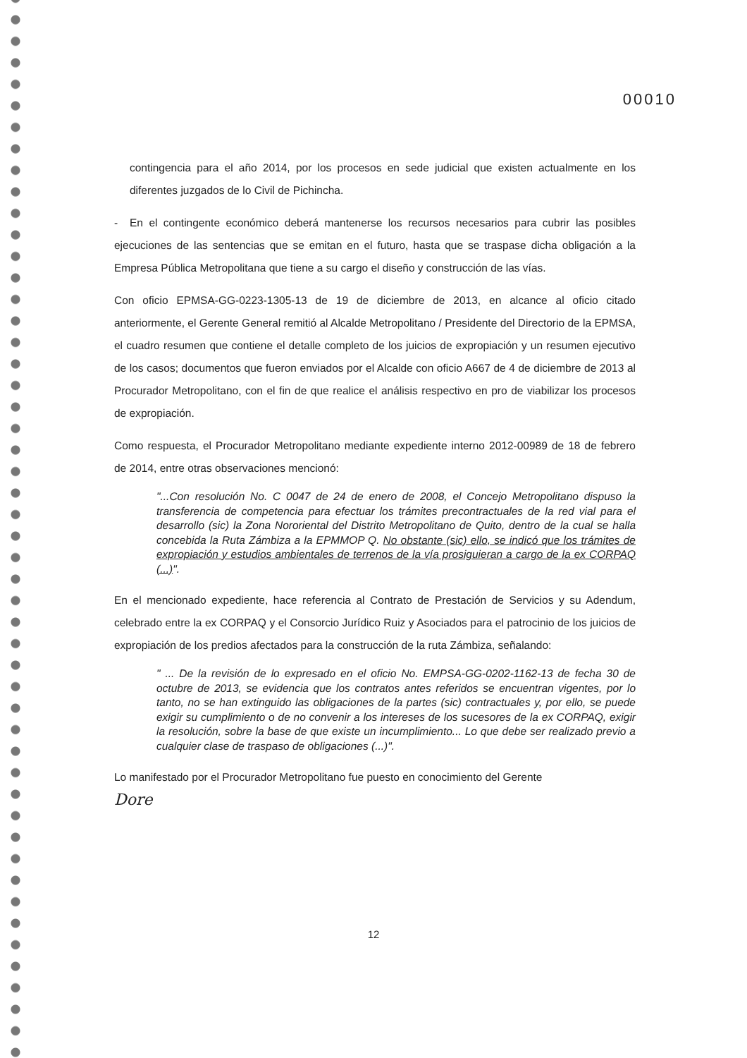00010
contingencia para el año 2014, por los procesos en sede judicial que existen actualmente en los diferentes juzgados de lo Civil de Pichincha.
- En el contingente económico deberá mantenerse los recursos necesarios para cubrir las posibles ejecuciones de las sentencias que se emitan en el futuro, hasta que se traspase dicha obligación a la Empresa Pública Metropolitana que tiene a su cargo el diseño y construcción de las vías.
Con oficio EPMSA-GG-0223-1305-13 de 19 de diciembre de 2013, en alcance al oficio citado anteriormente, el Gerente General remitió al Alcalde Metropolitano / Presidente del Directorio de la EPMSA, el cuadro resumen que contiene el detalle completo de los juicios de expropiación y un resumen ejecutivo de los casos; documentos que fueron enviados por el Alcalde con oficio A667 de 4 de diciembre de 2013 al Procurador Metropolitano, con el fin de que realice el análisis respectivo en pro de viabilizar los procesos de expropiación.
Como respuesta, el Procurador Metropolitano mediante expediente interno 2012-00989 de 18 de febrero de 2014, entre otras observaciones mencionó:
"...Con resolución No. C 0047 de 24 de enero de 2008, el Concejo Metropolitano dispuso la transferencia de competencia para efectuar los trámites precontractuales de la red vial para el desarrollo (sic) la Zona Nororiental del Distrito Metropolitano de Quito, dentro de la cual se halla concebida la Ruta Zámbiza a la EPMMOP Q. No obstante (sic) ello, se indicó que los trámites de expropiación y estudios ambientales de terrenos de la vía prosiguieran a cargo de la ex CORPAQ (...)".
En el mencionado expediente, hace referencia al Contrato de Prestación de Servicios y su Adendum, celebrado entre la ex CORPAQ y el Consorcio Jurídico Ruiz y Asociados para el patrocinio de los juicios de expropiación de los predios afectados para la construcción de la ruta Zámbiza, señalando:
" ... De la revisión de lo expresado en el oficio No. EMPSA-GG-0202-1162-13 de fecha 30 de octubre de 2013, se evidencia que los contratos antes referidos se encuentran vigentes, por lo tanto, no se han extinguido las obligaciones de la partes (sic) contractuales y, por ello, se puede exigir su cumplimiento o de no convenir a los intereses de los sucesores de la ex CORPAQ, exigir la resolución, sobre la base de que existe un incumplimiento... Lo que debe ser realizado previo a cualquier clase de traspaso de obligaciones (...)".
Lo manifestado por el Procurador Metropolitano fue puesto en conocimiento del Gerente
Dore
12